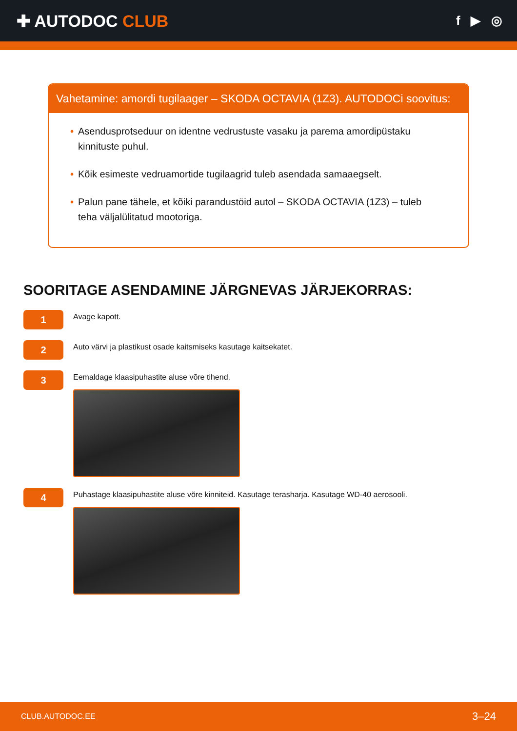✚ AUTODOC CLUB
f ▶ ◎
Vahetamine: amordi tugilaager – SKODA OCTAVIA (1Z3). AUTODOCi soovitus:
• Asendusprotseduur on identne vedrustuste vasaku ja parema amordipüstaku kinnituste puhul.
• Kõik esimeste vedruamortide tugilaagrid tuleb asendada samaaegselt.
• Palun pane tähele, et kõiki parandustöid autol – SKODA OCTAVIA (1Z3) – tuleb teha väljalülitatud mootoriga.
SOORITAGE ASENDAMINE JÄRGNEVAS JÄRJEKORRAS:
1
Avage kapott.
2
Auto värvi ja plastikust osade kaitsmiseks kasutage kaitsekatet.
3
Eemaldage klaasipuhastite aluse võre tihend.
4
Puhastage klaasipuhastite aluse võre kinniteid. Kasutage terasharja. Kasutage WD-40 aerosooli.
CLUB.AUTODOC.EE 3–24